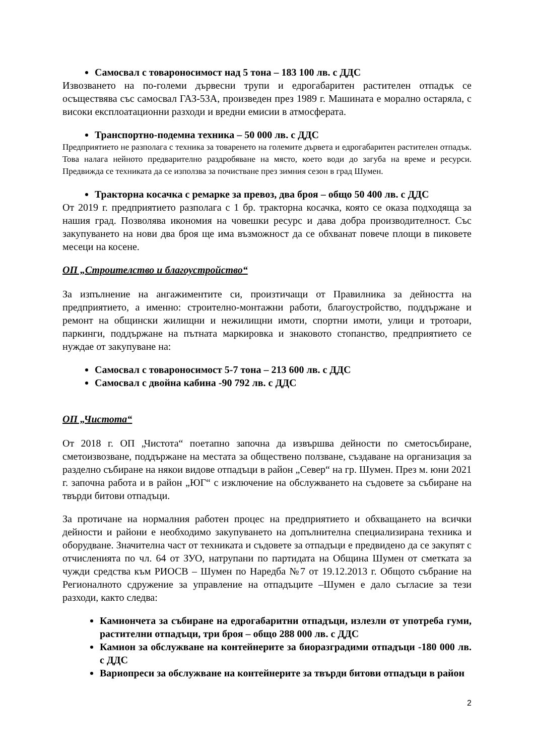Самосвал с товароносимост над 5 тона – 183 100 лв. с ДДС
Извозването на по-големи дървесни трупи и едрогабаритен растителен отпадък се осъществява със самосвал ГАЗ-53А, произведен през 1989 г. Машината е морално остаряла, с високи експлоатационни разходи и вредни емисии в атмосферата.
Транспортно-подемна техника – 50 000 лв. с ДДС
Предприятието не разполага с техника за товаренето на големите дървета и едрогабаритен растителен отпадък. Това налага нейното предварително раздробяване на място, което води до загуба на време и ресурси. Предвижда се техниката да се използва за почистване през зимния сезон в град Шумен.
Тракторна косачка с ремарке за превоз, два броя – общо 50 400 лв. с ДДС
От 2019 г. предприятието разполага с 1 бр. тракторна косачка, която се оказа подходяща за нашия град. Позволява икономия на човешки ресурс и дава добра производителност. Със закупуването на нови два броя ще има възможност да се обхванат повече площи в пиковете месеци на косене.
ОП „Строителство и благоустройство“
За изпълнение на ангажиментите си, произтичащи от Правилника за дейността на предприятието, а именно: строително-монтажни работи, благоустройство, поддържане и ремонт на общински жилищни и нежилищни имоти, спортни имоти, улици и тротоари, паркинги, поддържане на пътната маркировка и знаковото стопанство, предприятието се нуждае от закупуване на:
Самосвал с товароносимост 5-7 тона – 213 600 лв. с ДДС
Самосвал с двойна кабина -90 792 лв. с ДДС
ОП „Чистота“
От 2018 г. ОП „Чистота“ поетапно започна да извършва дейности по сметосъбиране, сметоизвозване, поддържане на местата за обществено ползване, създаване на организация за разделно събиране на някои видове отпадъци в район „Север“ на гр. Шумен. През м. юни 2021 г. започна работа и в район „ЮГ“ с изключение на обслужването на съдовете за събиране на твърди битови отпадъци.
За протичане на нормалния работен процес на предприятието и обхващането на всички дейности и райони е необходимо закупуването на допълнителна специализирана техника и оборудване. Значителна част от техниката и съдовете за отпадъци е предвидено да се закупят с отчисленията по чл. 64 от ЗУО, натрупани по партидата на Община Шумен от сметката за чужди средства към РИОСВ – Шумен по Наредба №7 от 19.12.2013 г. Общото събрание на Регионалното сдружение за управление на отпадъците –Шумен е дало съгласие за тези разходи, както следва:
Камиончета за събиране на едрогабаритни отпадъци, излезли от употреба гуми, растителни отпадъци, три броя – общо 288 000 лв. с ДДС
Камион за обслужване на контейнерите за биоразградими отпадъци -180 000 лв. с ДДС
Вариопреси за обслужване на контейнерите за твърди битови отпадъци в район
2